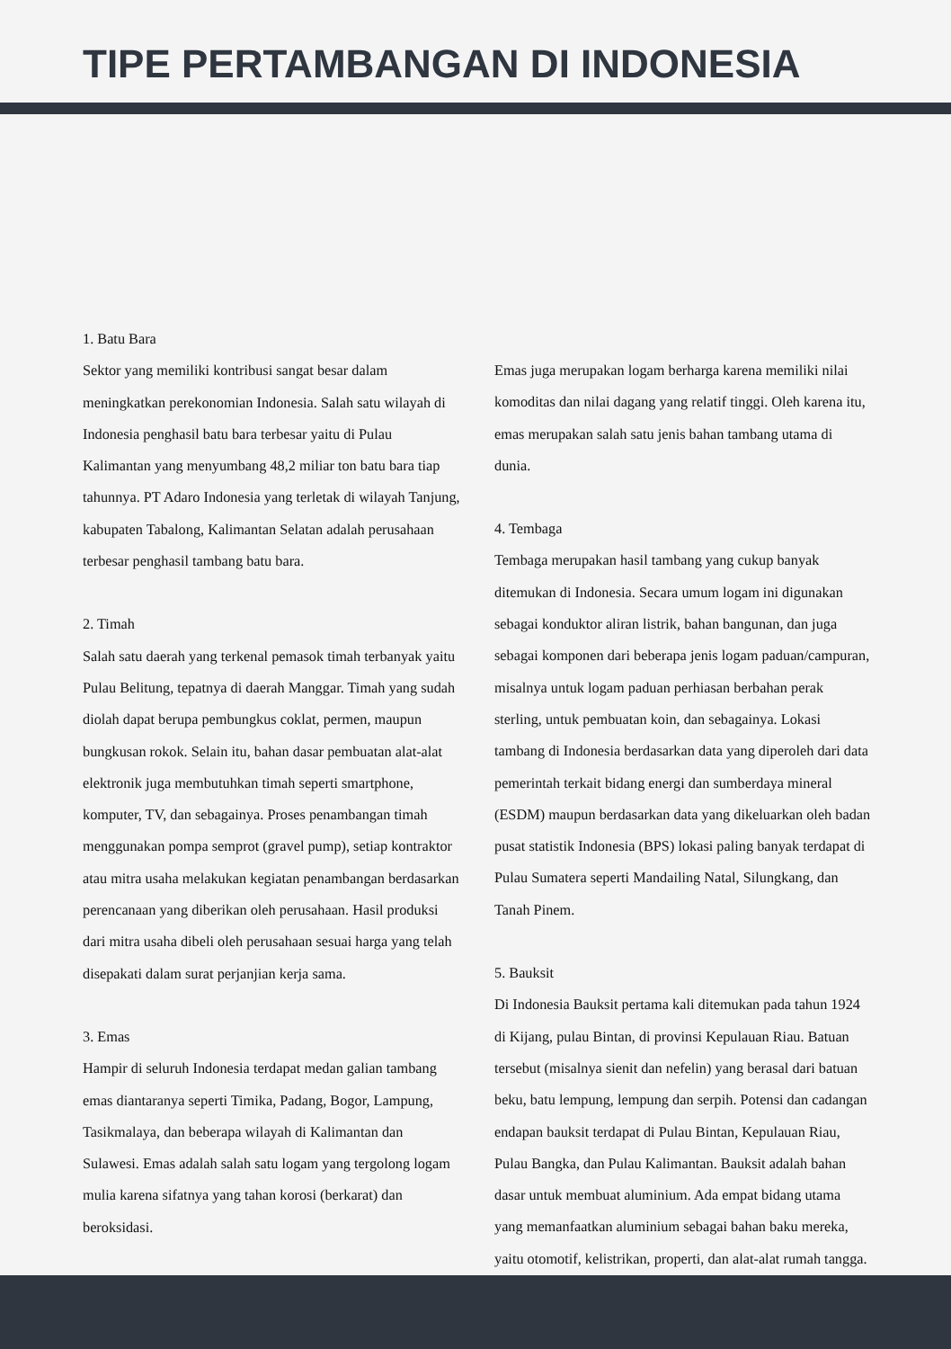TIPE PERTAMBANGAN DI INDONESIA
1. Batu Bara
Sektor yang memiliki kontribusi sangat besar dalam meningkatkan perekonomian Indonesia. Salah satu wilayah di Indonesia penghasil batu bara terbesar yaitu di Pulau Kalimantan yang menyumbang 48,2 miliar ton batu bara tiap tahunnya. PT Adaro Indonesia yang terletak di wilayah Tanjung, kabupaten Tabalong, Kalimantan Selatan adalah perusahaan terbesar penghasil tambang batu bara.
2. Timah
Salah satu daerah yang terkenal pemasok timah terbanyak yaitu Pulau Belitung, tepatnya di daerah Manggar. Timah yang sudah diolah dapat berupa pembungkus coklat, permen, maupun bungkusan rokok. Selain itu, bahan dasar pembuatan alat-alat elektronik juga membutuhkan timah seperti smartphone, komputer, TV, dan sebagainya. Proses penambangan timah menggunakan pompa semprot (gravel pump), setiap kontraktor atau mitra usaha melakukan kegiatan penambangan berdasarkan perencanaan yang diberikan oleh perusahaan. Hasil produksi dari mitra usaha dibeli oleh perusahaan sesuai harga yang telah disepakati dalam surat perjanjian kerja sama.
3. Emas
Hampir di seluruh Indonesia terdapat medan galian tambang emas diantaranya seperti Timika, Padang, Bogor, Lampung, Tasikmalaya, dan beberapa wilayah di Kalimantan dan Sulawesi. Emas adalah salah satu logam yang tergolong logam mulia karena sifatnya yang tahan korosi (berkarat) dan beroksidasi.
Emas juga merupakan logam berharga karena memiliki nilai komoditas dan nilai dagang yang relatif tinggi. Oleh karena itu, emas merupakan salah satu jenis bahan tambang utama di dunia.
4. Tembaga
Tembaga merupakan hasil tambang yang cukup banyak ditemukan di Indonesia. Secara umum logam ini digunakan sebagai konduktor aliran listrik, bahan bangunan, dan juga sebagai komponen dari beberapa jenis logam paduan/campuran, misalnya untuk logam paduan perhiasan berbahan perak sterling, untuk pembuatan koin, dan sebagainya. Lokasi tambang di Indonesia berdasarkan data yang diperoleh dari data pemerintah terkait bidang energi dan sumberdaya mineral (ESDM) maupun berdasarkan data yang dikeluarkan oleh badan pusat statistik Indonesia (BPS) lokasi paling banyak terdapat di Pulau Sumatera seperti Mandailing Natal, Silungkang, dan Tanah Pinem.
5. Bauksit
Di Indonesia Bauksit pertama kali ditemukan pada tahun 1924 di Kijang, pulau Bintan, di provinsi Kepulauan Riau. Batuan tersebut (misalnya sienit dan nefelin) yang berasal dari batuan beku, batu lempung, lempung dan serpih. Potensi dan cadangan endapan bauksit terdapat di Pulau Bintan, Kepulauan Riau, Pulau Bangka, dan Pulau Kalimantan. Bauksit adalah bahan dasar untuk membuat aluminium. Ada empat bidang utama yang memanfaatkan aluminium sebagai bahan baku mereka, yaitu otomotif, kelistrikan, properti, dan alat-alat rumah tangga.